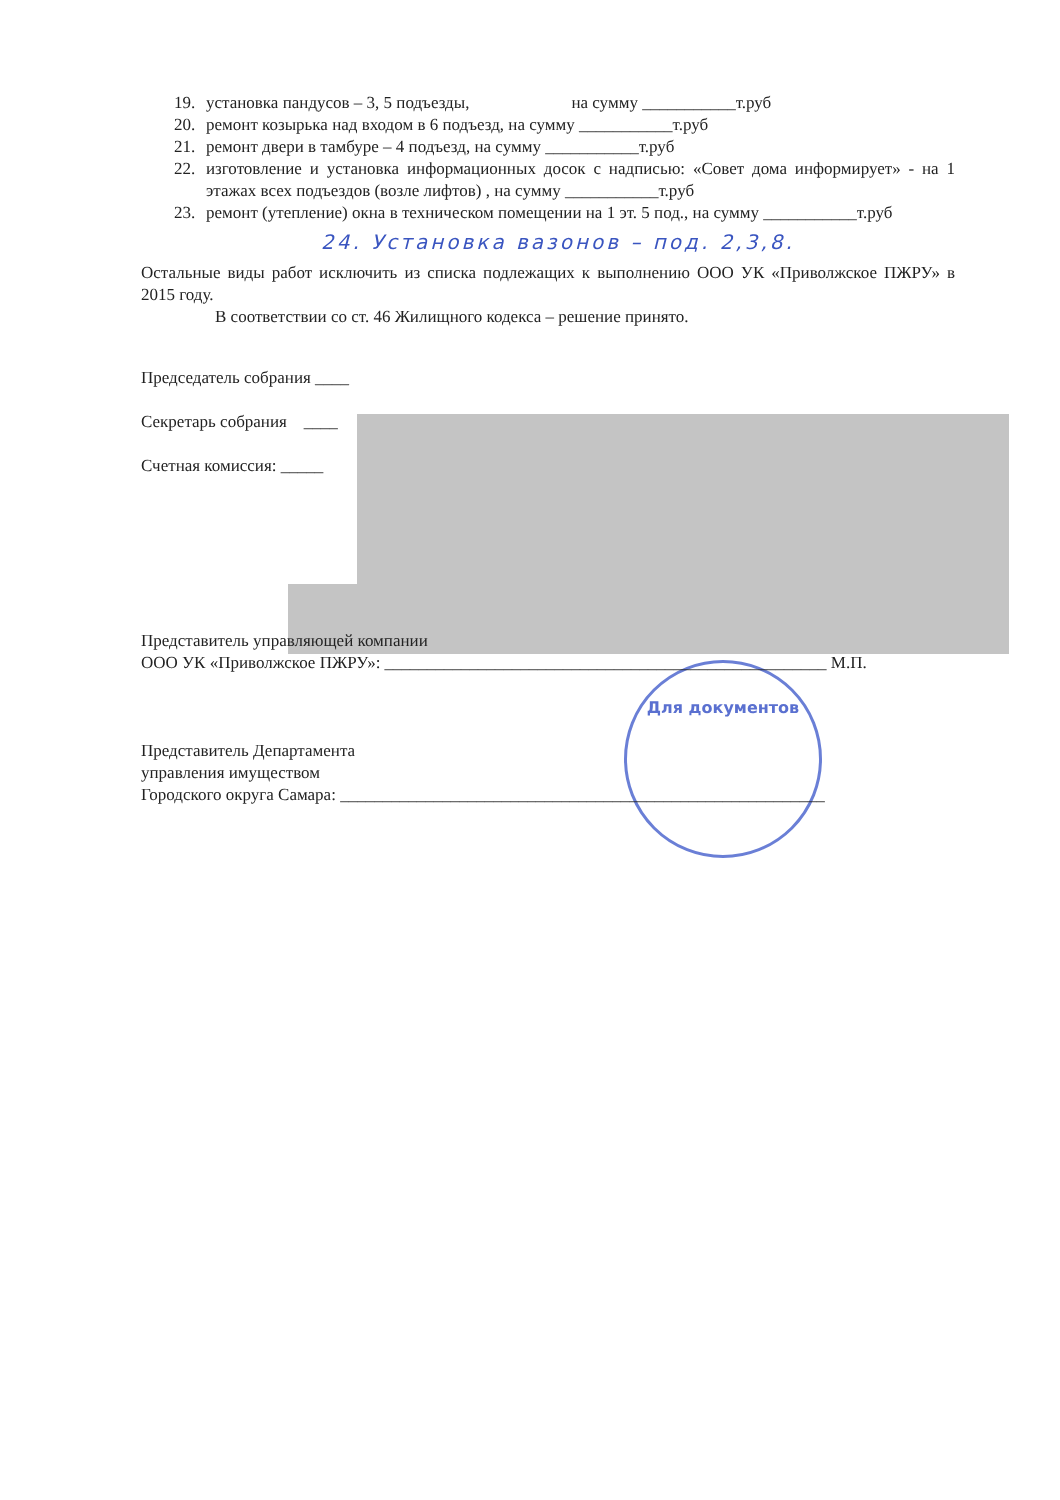Для документов
19. установка пандусов – 3, 5 подъезды, на сумму ___________т.руб
20. ремонт козырька над входом в 6 подъезд, на сумму ___________т.руб
21. ремонт двери в тамбуре – 4 подъезд, на сумму ___________т.руб
22. изготовление и установка информационных досок с надписью: «Совет дома информирует» - на 1 этажах всех подъездов (возле лифтов) , на сумму ___________т.руб
23. ремонт (утепление) окна в техническом помещении на 1 эт. 5 под., на сумму ___________т.руб
24. Установка вазонов – под. 2,3,8.
Остальные виды работ исключить из списка подлежащих к выполнению ООО УК «Приволжское ПЖРУ» в 2015 году.
В соответствии со ст. 46 Жилищного кодекса – решение принято.
Председатель собрания ____
Секретарь собрания ____
Счетная комиссия: _____
Представитель управляющей компании
ООО УК «Приволжское ПЖРУ»: ____________________________________________________ М.П.
Представитель Департамента
управления имуществом
Городского округа Самара: _________________________________________________________